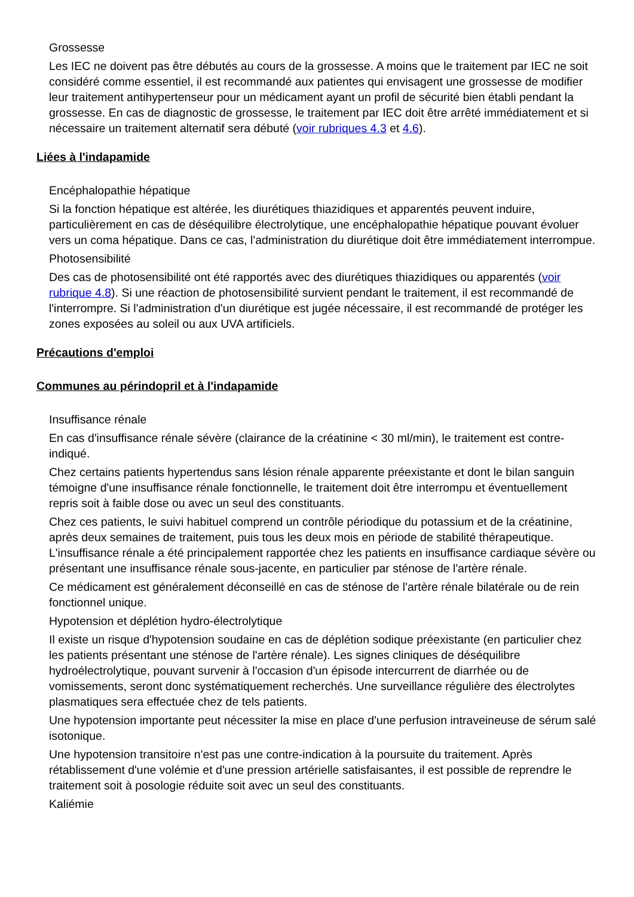Grossesse
Les IEC ne doivent pas être débutés au cours de la grossesse. A moins que le traitement par IEC ne soit considéré comme essentiel, il est recommandé aux patientes qui envisagent une grossesse de modifier leur traitement antihypertenseur pour un médicament ayant un profil de sécurité bien établi pendant la grossesse. En cas de diagnostic de grossesse, le traitement par IEC doit être arrêté immédiatement et si nécessaire un traitement alternatif sera débuté (voir rubriques 4.3 et 4.6).
Liées à l'indapamide
Encéphalopathie hépatique
Si la fonction hépatique est altérée, les diurétiques thiazidiques et apparentés peuvent induire, particulièrement en cas de déséquilibre électrolytique, une encéphalopathie hépatique pouvant évoluer vers un coma hépatique. Dans ce cas, l'administration du diurétique doit être immédiatement interrompue.
Photosensibilité
Des cas de photosensibilité ont été rapportés avec des diurétiques thiazidiques ou apparentés (voir rubrique 4.8). Si une réaction de photosensibilité survient pendant le traitement, il est recommandé de l'interrompre. Si l'administration d'un diurétique est jugée nécessaire, il est recommandé de protéger les zones exposées au soleil ou aux UVA artificiels.
Précautions d'emploi
Communes au périndopril et à l'indapamide
Insuffisance rénale
En cas d'insuffisance rénale sévère (clairance de la créatinine < 30 ml/min), le traitement est contre-indiqué.
Chez certains patients hypertendus sans lésion rénale apparente préexistante et dont le bilan sanguin témoigne d'une insuffisance rénale fonctionnelle, le traitement doit être interrompu et éventuellement repris soit à faible dose ou avec un seul des constituants.
Chez ces patients, le suivi habituel comprend un contrôle périodique du potassium et de la créatinine, après deux semaines de traitement, puis tous les deux mois en période de stabilité thérapeutique. L'insuffisance rénale a été principalement rapportée chez les patients en insuffisance cardiaque sévère ou présentant une insuffisance rénale sous-jacente, en particulier par sténose de l'artère rénale.
Ce médicament est généralement déconseillé en cas de sténose de l'artère rénale bilatérale ou de rein fonctionnel unique.
Hypotension et déplétion hydro-électrolytique
Il existe un risque d'hypotension soudaine en cas de déplétion sodique préexistante (en particulier chez les patients présentant une sténose de l'artère rénale). Les signes cliniques de déséquilibre hydroélectrolytique, pouvant survenir à l'occasion d'un épisode intercurrent de diarrhée ou de vomissements, seront donc systématiquement recherchés. Une surveillance régulière des électrolytes plasmatiques sera effectuée chez de tels patients.
Une hypotension importante peut nécessiter la mise en place d'une perfusion intraveineuse de sérum salé isotonique.
Une hypotension transitoire n'est pas une contre-indication à la poursuite du traitement. Après rétablissement d'une volémie et d'une pression artérielle satisfaisantes, il est possible de reprendre le traitement soit à posologie réduite soit avec un seul des constituants.
Kaliémie